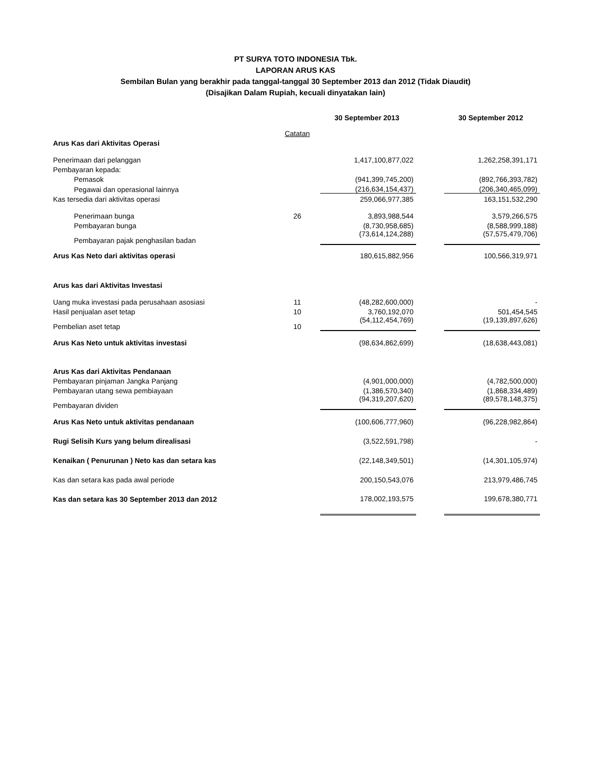PT SURYA TOTO INDONESIA Tbk.
LAPORAN ARUS KAS
Sembilan Bulan yang berakhir pada tanggal-tanggal 30 September 2013 dan 2012 (Tidak Diaudit)
(Disajikan Dalam Rupiah, kecuali dinyatakan lain)
| | | 30 September 2013 | | 30 September 2012 |
| --- | --- | --- | --- | --- |
| | Catatan | | | |
| Arus Kas dari Aktivitas Operasi | | | | |
| Penerimaan dari pelanggan | | 1,417,100,877,022 | | 1,262,258,391,171 |
| Pembayaran kepada: | | | | |
| Pemasok | | (941,399,745,200) | | (892,766,393,782) |
| Pegawai dan operasional lainnya | | (216,634,154,437) | | (206,340,465,099) |
| Kas tersedia dari aktivitas operasi | | 259,066,977,385 | | 163,151,532,290 |
| Penerimaan bunga | 26 | 3,893,988,544 | | 3,579,266,575 |
| Pembayaran bunga | | (8,730,958,685) | | (8,588,999,188) |
| Pembayaran pajak penghasilan badan | | (73,614,124,288) | | (57,575,479,706) |
| Arus Kas Neto dari aktivitas operasi | | 180,615,882,956 | | 100,566,319,971 |
| Arus kas dari Aktivitas Investasi | | | | |
| Uang muka investasi pada perusahaan asosiasi | 11 | (48,282,600,000) | | - |
| Hasil penjualan aset tetap | 10 | 3,760,192,070 | | 501,454,545 |
| Pembelian aset tetap | 10 | (54,112,454,769) | | (19,139,897,626) |
| Arus Kas Neto untuk aktivitas investasi | | (98,634,862,699) | | (18,638,443,081) |
| Arus Kas dari Aktivitas Pendanaan | | | | |
| Pembayaran pinjaman Jangka Panjang | | (4,901,000,000) | | (4,782,500,000) |
| Pembayaran utang sewa pembiayaan | | (1,386,570,340) | | (1,868,334,489) |
| Pembayaran dividen | | (94,319,207,620) | | (89,578,148,375) |
| Arus Kas Neto untuk aktivitas pendanaan | | (100,606,777,960) | | (96,228,982,864) |
| Rugi Selisih Kurs yang belum direalisasi | | (3,522,591,798) | | - |
| Kenaikan ( Penurunan ) Neto kas dan setara kas | | (22,148,349,501) | | (14,301,105,974) |
| Kas dan setara kas pada awal periode | | 200,150,543,076 | | 213,979,486,745 |
| Kas dan setara kas 30 September 2013 dan 2012 | | 178,002,193,575 | | 199,678,380,771 |